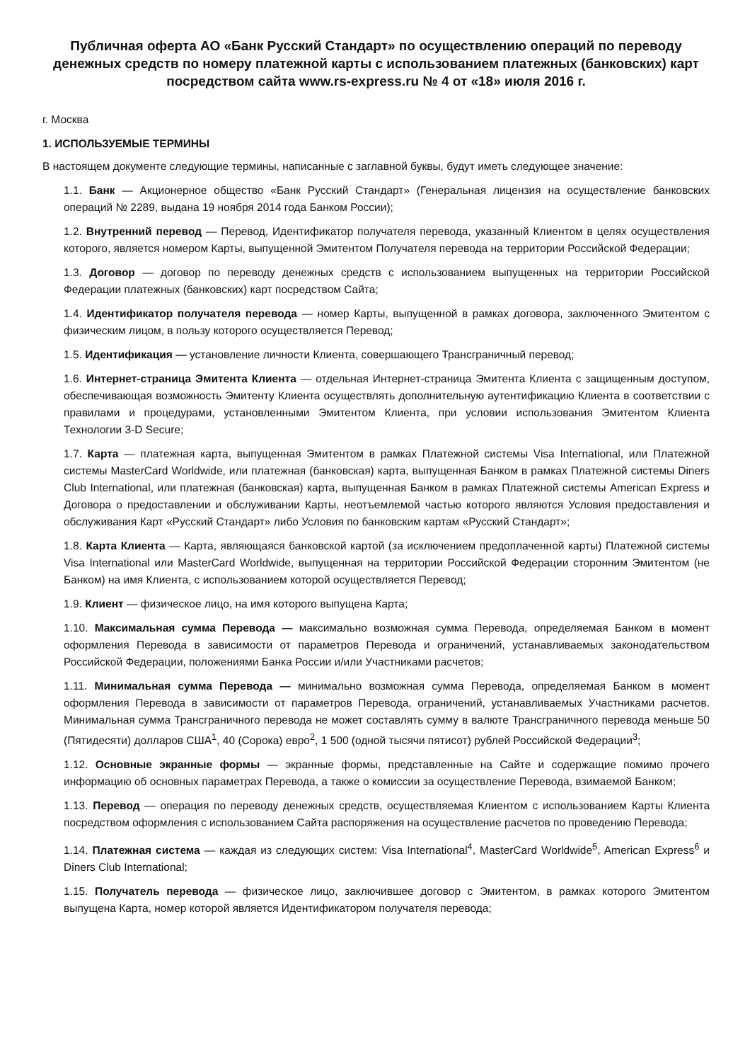Публичная оферта АО «Банк Русский Стандарт» по осуществлению операций по переводу денежных средств по номеру платежной карты с использованием платежных (банковских) карт посредством сайта www.rs-express.ru № 4 от «18» июля 2016 г.
г. Москва
1. ИСПОЛЬЗУЕМЫЕ ТЕРМИНЫ
В настоящем документе следующие термины, написанные с заглавной буквы, будут иметь следующее значение:
1.1. Банк — Акционерное общество «Банк Русский Стандарт» (Генеральная лицензия на осуществление банковских операций № 2289, выдана 19 ноября 2014 года Банком России);
1.2. Внутренний перевод — Перевод, Идентификатор получателя перевода, указанный Клиентом в целях осуществления которого, является номером Карты, выпущенной Эмитентом Получателя перевода на территории Российской Федерации;
1.3. Договор — договор по переводу денежных средств с использованием выпущенных на территории Российской Федерации платежных (банковских) карт посредством Сайта;
1.4. Идентификатор получателя перевода — номер Карты, выпущенной в рамках договора, заключенного Эмитентом с физическим лицом, в пользу которого осуществляется Перевод;
1.5. Идентификация — установление личности Клиента, совершающего Трансграничный перевод;
1.6. Интернет-страница Эмитента Клиента — отдельная Интернет-страница Эмитента Клиента с защищенным доступом, обеспечивающая возможность Эмитенту Клиента осуществлять дополнительную аутентификацию Клиента в соответствии с правилами и процедурами, установленными Эмитентом Клиента, при условии использования Эмитентом Клиента Технологии 3-D Secure;
1.7. Карта — платежная карта, выпущенная Эмитентом в рамках Платежной системы Visa International, или Платежной системы MasterCard Worldwide, или платежная (банковская) карта, выпущенная Банком в рамках Платежной системы Diners Club International, или платежная (банковская) карта, выпущенная Банком в рамках Платежной системы American Express и Договора о предоставлении и обслуживании Карты, неотъемлемой частью которого являются Условия предоставления и обслуживания Карт «Русский Стандарт» либо Условия по банковским картам «Русский Стандарт»;
1.8. Карта Клиента — Карта, являющаяся банковской картой (за исключением предоплаченной карты) Платежной системы Visa International или MasterCard Worldwide, выпущенная на территории Российской Федерации сторонним Эмитентом (не Банком) на имя Клиента, с использованием которой осуществляется Перевод;
1.9. Клиент — физическое лицо, на имя которого выпущена Карта;
1.10. Максимальная сумма Перевода — максимально возможная сумма Перевода, определяемая Банком в момент оформления Перевода в зависимости от параметров Перевода и ограничений, устанавливаемых законодательством Российской Федерации, положениями Банка России и/или Участниками расчетов;
1.11. Минимальная сумма Перевода — минимально возможная сумма Перевода, определяемая Банком в момент оформления Перевода в зависимости от параметров Перевода, ограничений, устанавливаемых Участниками расчетов. Минимальная сумма Трансграничного перевода не может составлять сумму в валюте Трансграничного перевода меньше 50 (Пятидесяти) долларов США<sup>1</sup>, 40 (Сорока) евро<sup>2</sup>, 1 500 (одной тысячи пятисот) рублей Российской Федерации<sup>3</sup>;
1.12. Основные экранные формы — экранные формы, представленные на Сайте и содержащие помимо прочего информацию об основных параметрах Перевода, а также о комиссии за осуществление Перевода, взимаемой Банком;
1.13. Перевод — операция по переводу денежных средств, осуществляемая Клиентом с использованием Карты Клиента посредством оформления с использованием Сайта распоряжения на осуществление расчетов по проведению Перевода;
1.14. Платежная система — каждая из следующих систем: Visa International<sup>4</sup>, MasterCard Worldwide<sup>5</sup>, American Express<sup>6</sup> и Diners Club International;
1.15. Получатель перевода — физическое лицо, заключившее договор с Эмитентом, в рамках которого Эмитентом выпущена Карта, номер которой является Идентификатором получателя перевода;